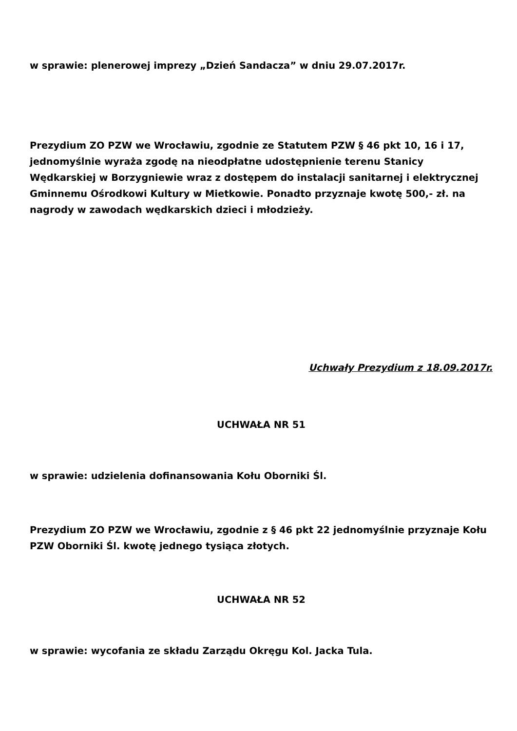w sprawie: plenerowej imprezy „Dzień Sandacza” w dniu 29.07.2017r.
Prezydium ZO PZW we Wrocławiu, zgodnie ze Statutem PZW § 46 pkt 10, 16 i 17, jednomyślnie wyraża zgodę na nieodpłatne udostępnienie terenu Stanicy Wędkarskiej w Borzygniewie wraz z dostępem do instalacji sanitarnej i elektrycznej Gminnemu Ośrodkowi Kultury w Mietkowie. Ponadto przyznaje kwotę 500,- zł. na nagrody w zawodach wędkarskich dzieci i młodzieży.
Uchwały Prezydium z 18.09.2017r.
UCHWAŁA NR 51
w sprawie: udzielenia dofinansowania Kołu Oborniki Śl.
Prezydium ZO PZW we Wrocławiu, zgodnie z § 46 pkt 22 jednomyślnie przyznaje Kołu PZW Oborniki Śl. kwotę jednego tysiąca złotych.
UCHWAŁA NR 52
w sprawie: wycofania ze składu Zarządu Okręgu Kol. Jacka Tula.